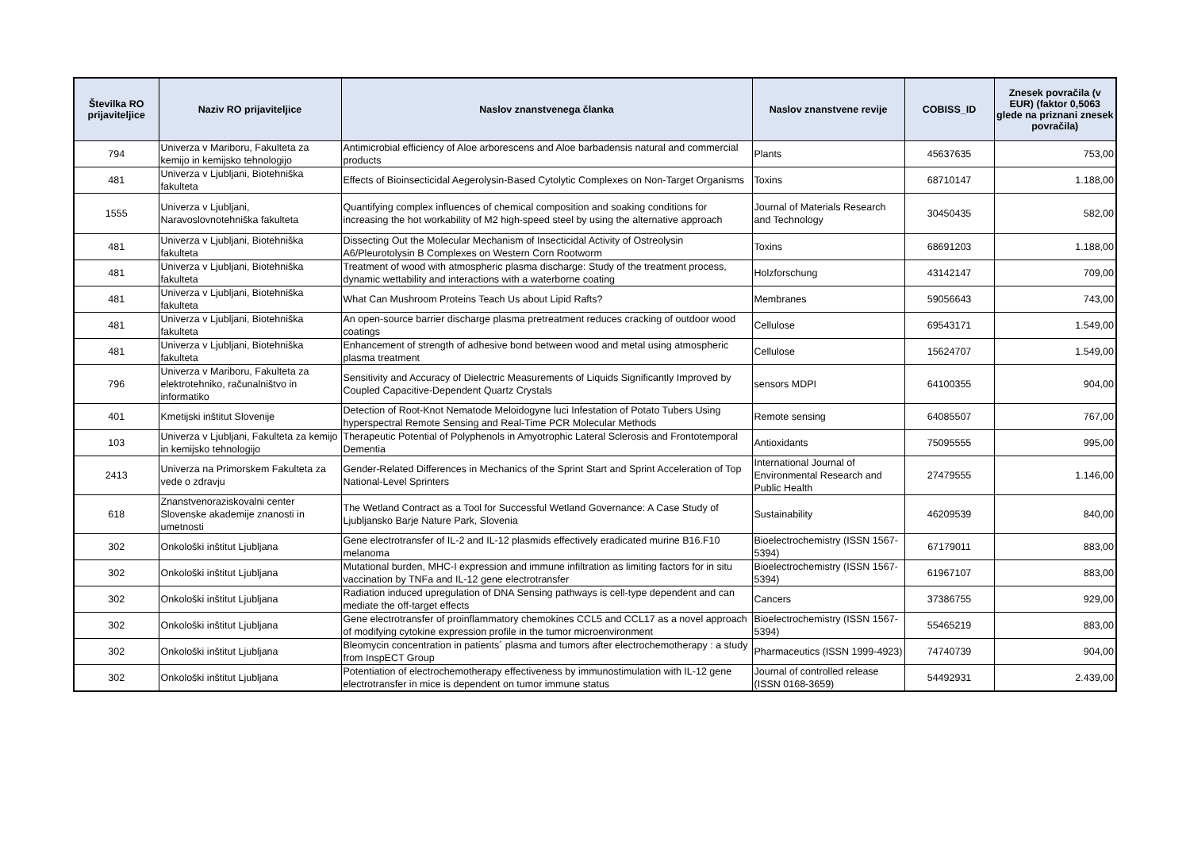| Številka RO prijaviteljice | Naziv RO prijaviteljice | Naslov znanstvenega članka | Naslov znanstvene revije | COBISS_ID | Znesek povračila (v EUR) (faktor 0,5063 glede na priznani znesek povračila) |
| --- | --- | --- | --- | --- | --- |
| 794 | Univerza v Mariboru, Fakulteta za kemijo in kemijsko tehnologijo | Antimicrobial efficiency of Aloe arborescens and Aloe barbadensis natural and commercial products | Plants | 45637635 | 753,00 |
| 481 | Univerza v Ljubljani, Biotehniška fakulteta | Effects of Bioinsecticidal Aegerolysin-Based Cytolytic Complexes on Non-Target Organisms | Toxins | 68710147 | 1.188,00 |
| 1555 | Univerza v Ljubljani, Naravoslovnotehniška fakulteta | Quantifying complex influences of chemical composition and soaking conditions for increasing the hot workability of M2 high-speed steel by using the alternative approach | Journal of Materials Research and Technology | 30450435 | 582,00 |
| 481 | Univerza v Ljubljani, Biotehniška fakulteta | Dissecting Out the Molecular Mechanism of Insecticidal Activity of Ostreolysin A6/Pleurotolysin B Complexes on Western Corn Rootworm | Toxins | 68691203 | 1.188,00 |
| 481 | Univerza v Ljubljani, Biotehniška fakulteta | Treatment of wood with atmospheric plasma discharge: Study of the treatment process, dynamic wettability and interactions with a waterborne coating | Holzforschung | 43142147 | 709,00 |
| 481 | Univerza v Ljubljani, Biotehniška fakulteta | What Can Mushroom Proteins Teach Us about Lipid Rafts? | Membranes | 59056643 | 743,00 |
| 481 | Univerza v Ljubljani, Biotehniška fakulteta | An open-source barrier discharge plasma pretreatment reduces cracking of outdoor wood coatings | Cellulose | 69543171 | 1.549,00 |
| 481 | Univerza v Ljubljani, Biotehniška fakulteta | Enhancement of strength of adhesive bond between wood and metal using atmospheric plasma treatment | Cellulose | 15624707 | 1.549,00 |
| 796 | Univerza v Mariboru, Fakulteta za elektrotehniko, računalništvo in informatiko | Sensitivity and Accuracy of Dielectric Measurements of Liquids Significantly Improved by Coupled Capacitive-Dependent Quartz Crystals | sensors MDPI | 64100355 | 904,00 |
| 401 | Kmetijski inštitut Slovenije | Detection of Root-Knot Nematode Meloidogyne luci Infestation of Potato Tubers Using hyperspectral Remote Sensing and Real-Time PCR Molecular Methods | Remote sensing | 64085507 | 767,00 |
| 103 | Univerza v Ljubljani, Fakulteta za kemijo in kemijsko tehnologijo | Therapeutic Potential of Polyphenols in Amyotrophic Lateral Sclerosis and Frontotemporal Dementia | Antioxidants | 75095555 | 995,00 |
| 2413 | Univerza na Primorskem Fakulteta za vede o zdravju | Gender-Related Differences in Mechanics of the Sprint Start and Sprint Acceleration of Top National-Level Sprinters | International Journal of Environmental Research and Public Health | 27479555 | 1.146,00 |
| 618 | Znanstvenoraziskovalni center Slovenske akademije znanosti in umetnosti | The Wetland Contract as a Tool for Successful Wetland Governance: A Case Study of Ljubljansko Barje Nature Park, Slovenia | Sustainability | 46209539 | 840,00 |
| 302 | Onkološki inštitut Ljubljana | Gene electrotransfer of IL-2 and IL-12 plasmids effectively eradicated murine B16.F10 melanoma | Bioelectrochemistry (ISSN 1567-5394) | 67179011 | 883,00 |
| 302 | Onkološki inštitut Ljubljana | Mutational burden, MHC-I expression and immune infiltration as limiting factors for in situ vaccination by TNFa and IL-12 gene electrotransfer | Bioelectrochemistry (ISSN 1567-5394) | 61967107 | 883,00 |
| 302 | Onkološki inštitut Ljubljana | Radiation induced upregulation of DNA Sensing pathways is cell-type dependent and can mediate the off-target effects | Cancers | 37386755 | 929,00 |
| 302 | Onkološki inštitut Ljubljana | Gene electrotransfer of proinflammatory chemokines CCL5 and CCL17 as a novel approach of modifying cytokine expression profile in the tumor microenvironment | Bioelectrochemistry (ISSN 1567-5394) | 55465219 | 883,00 |
| 302 | Onkološki inštitut Ljubljana | Bleomycin concentration in patients´ plasma and tumors after electrochemotherapy : a study from InspECT Group | Pharmaceutics (ISSN 1999-4923) | 74740739 | 904,00 |
| 302 | Onkološki inštitut Ljubljana | Potentiation of electrochemotherapy effectiveness by immunostimulation with IL-12 gene electrotransfer in mice is dependent on tumor immune status | Journal of controlled release (ISSN 0168-3659) | 54492931 | 2.439,00 |